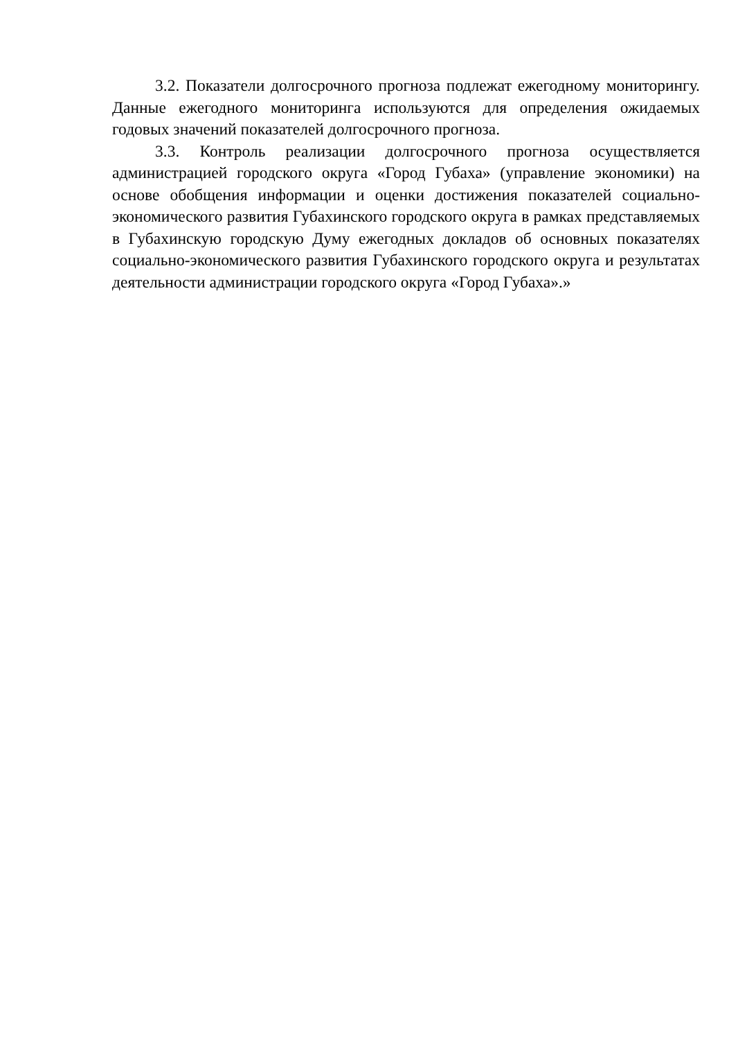3.2. Показатели долгосрочного прогноза подлежат ежегодному мониторингу. Данные ежегодного мониторинга используются для определения ожидаемых годовых значений показателей долгосрочного прогноза.
3.3. Контроль реализации долгосрочного прогноза осуществляется администрацией городского округа «Город Губаха» (управление экономики) на основе обобщения информации и оценки достижения показателей социально-экономического развития Губахинского городского округа в рамках представляемых в Губахинскую городскую Думу ежегодных докладов об основных показателях социально-экономического развития Губахинского городского округа и результатах деятельности администрации городского округа «Город Губаха».»